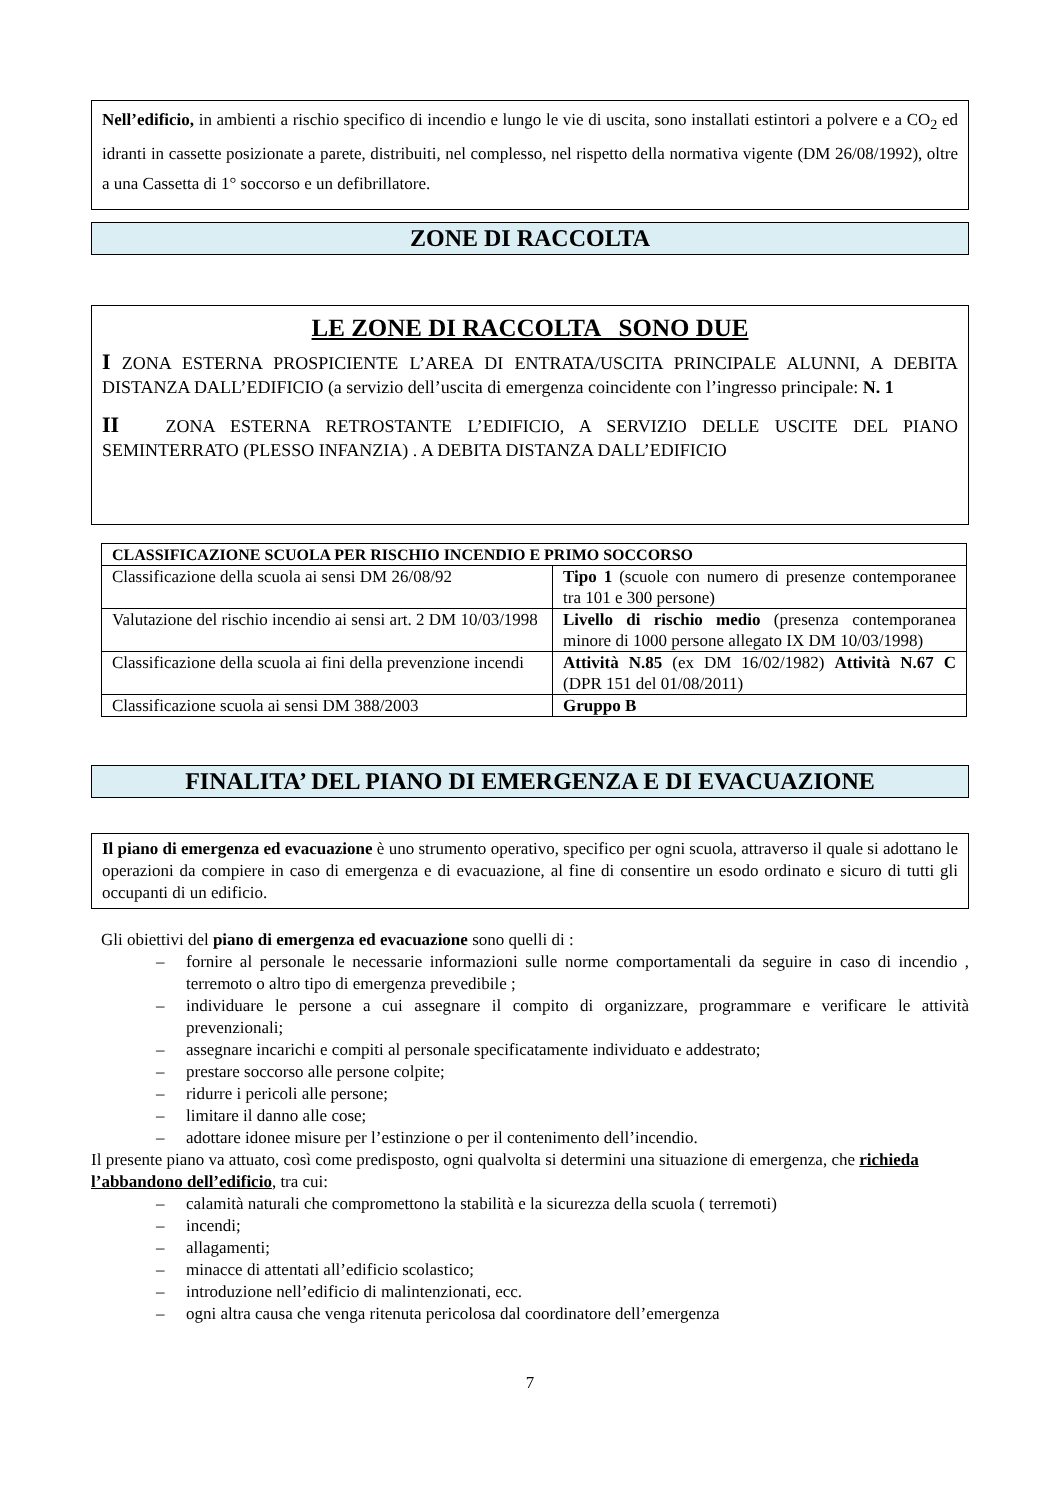Nell’edificio, in ambienti a rischio specifico di incendio e lungo le vie di uscita, sono installati estintori a polvere e a CO<sub>2</sub> ed idranti in cassette posizionate a parete, distribuiti, nel complesso, nel rispetto della normativa vigente (DM 26/08/1992), oltre a una Cassetta di 1° soccorso e un defibrillatore.
ZONE DI RACCOLTA
LE ZONE DI RACCOLTA SONO DUE
I ZONA ESTERNA PROSPICIENTE L’AREA DI ENTRATA/USCITA PRINCIPALE ALUNNI, A DEBITA DISTANZA DALL’EDIFICIO (a servizio dell’uscita di emergenza coincidente con l’ingresso principale: N. 1
II ZONA ESTERNA RETROSTANTE L’EDIFICIO, A SERVIZIO DELLE USCITE DEL PIANO SEMINTERRATO (PLESSO INFANZIA) . A DEBITA DISTANZA DALL’EDIFICIO
| CLASSIFICAZIONE SCUOLA PER RISCHIO INCENDIO E PRIMO SOCCORSO | |
| --- | --- |
| Classificazione della scuola ai sensi DM 26/08/92 | Tipo 1 (scuole con numero di presenze contemporanee tra 101 e 300 persone) |
| Valutazione del rischio incendio ai sensi art. 2 DM 10/03/1998 | Livello di rischio medio (presenza contemporanea minore di 1000 persone allegato IX DM 10/03/1998) |
| Classificazione della scuola ai fini della prevenzione incendi | Attività N.85 (ex DM 16/02/1982) Attività N.67 C (DPR 151 del 01/08/2011) |
| Classificazione scuola ai sensi DM 388/2003 | Gruppo B |
FINALITA’ DEL PIANO DI EMERGENZA E DI EVACUAZIONE
Il piano di emergenza ed evacuazione è uno strumento operativo, specifico per ogni scuola, attraverso il quale si adottano le operazioni da compiere in caso di emergenza e di evacuazione, al fine di consentire un esodo ordinato e sicuro di tutti gli occupanti di un edificio.
Gli obiettivi del piano di emergenza ed evacuazione sono quelli di :
– fornire al personale le necessarie informazioni sulle norme comportamentali da seguire in caso di incendio , terremoto o altro tipo di emergenza prevedibile ;
– individuare le persone a cui assegnare il compito di organizzare, programmare e verificare le attività prevenzionali;
– assegnare incarichi e compiti al personale specificatamente individuato e addestrato;
– prestare soccorso alle persone colpite;
– ridurre i pericoli alle persone;
– limitare il danno alle cose;
– adottare idonee misure per l’estinzione o per il contenimento dell’incendio.
Il presente piano va attuato, così come predisposto, ogni qualvolta si determini una situazione di emergenza, che richieda l’abbandono dell’edificio, tra cui:
– calamità naturali che compromettono la stabilità e la sicurezza della scuola ( terremoti)
– incendi;
– allagamenti;
– minacce di attentati all’edificio scolastico;
– introduzione nell’edificio di malintenzionati, ecc.
– ogni altra causa che venga ritenuta pericolosa dal coordinatore dell’emergenza
7